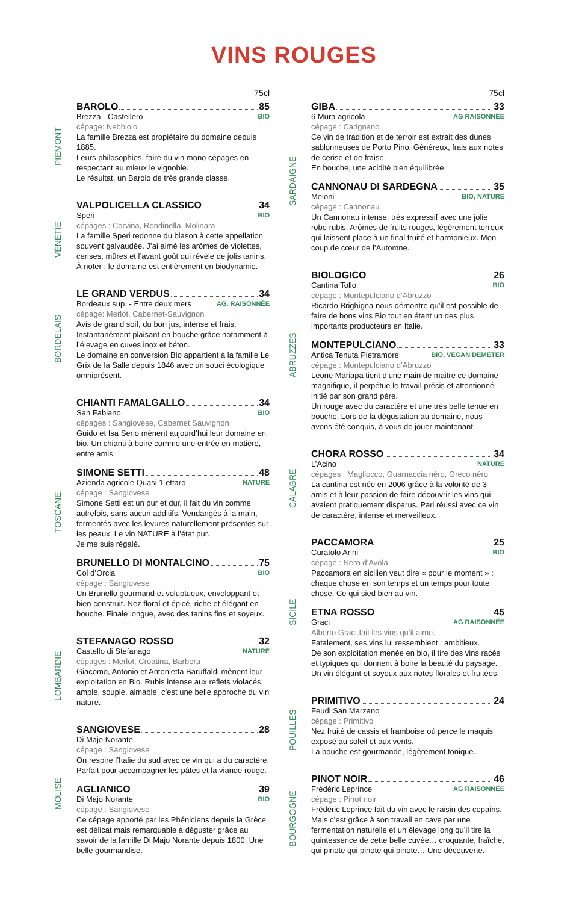VINS ROUGES
75cl
PIÉMONT
BAROLO 85
Brezza - Castellero BIO
cépage: Nebbiolo
La famille Brezza est propiétaire du domaine depuis 1885.
Leurs philosophies, faire du vin mono cépages en respectant au mieux le vignoble.
Le résultat, un Barolo de très grande classe.
VÉNÉTIE
VALPOLICELLA CLASSICO 34
Speri BIO
cépages : Corvina, Rondinella, Molinara
La famille Speri redonne du blason à cette appellation souvent galvaudée. J’ai aimé les arômes de violettes, cerises, mûres et l’avant goût qui révèle de jolis tanins. À noter : le domaine est entièrement en biodynamie.
BORDELAIS
LE GRAND VERDUS 34
Bordeaux sup. - Entre deux mers AG. RAISONNÉE
cépage: Merlot, Cabernet-Sauvignon
Avis de grand soif, du bon jus, intense et frais. Instantanément plaisant en bouche grâce notamment à l’élevage en cuves inox et béton.
Le domaine en conversion Bio appartient à la famille Le Grix de la Salle depuis 1846 avec un souci écologique omniprésent.
TOSCANE
CHIANTI FAMALGALLO 34
San Fabiano BIO
cépages : Sangiovese, Cabernet Sauvignon
Guido et Isa Serio mènent aujourd’hui leur domaine en bio. Un chianti à boire comme une entrée en matière, entre amis.
SIMONE SETTI 48
Azienda agricole Quasi 1 ettaro NATURE
cépage : Sangiovese
Simone Setti est un pur et dur, il fait du vin comme autrefois, sans aucun additifs. Vendangés à la main, fermentés avec les levures naturellement présentes sur les peaux. Le vin NATURE à l’état pur.
Je me suis régalé.
BRUNELLO DI MONTALCINO 75
Col d’Orcia BIO
cépage : Sangiovese
Un Brunello gourmand et voluptueux, enveloppant et bien construit. Nez floral et épicé, riche et élégant en bouche. Finale longue, avec des tanins fins et soyeux.
LOMBARDIE
STEFANAGO ROSSO 32
Castello di Stefanago NATURE
cépages : Merlot, Croatina, Barbera
Giacomo, Antonio et Antonietta Baruffaldi mènent leur exploitation en Bio. Rubis intense aux reflets violacés, ample, souple, aimable, c’est une belle approche du vin nature.
MOLISE
SANGIOVESE 28
Di Majo Norante
cépage : Sangiovese
On respire l’Italie du sud avec ce vin qui a du caractère. Parfait pour accompagner les pâtes et la viande rouge.
AGLIANICO 39
Di Majo Norante BIO
cépage : Sangiovese
Ce cépage apporté par les Phéniciens depuis la Grèce est délicat mais remarquable à déguster grâce au savoir de la famille Di Majo Norante depuis 1800. Une belle gourmandise.
75cl
SARDAIGNE
GIBA 33
6 Mura agricola AG RAISONNÉE
cépage : Carignano
Ce vin de tradition et de terroir est extrait des dunes sablonneuses de Porto Pino. Généreux, frais aux notes de cerise et de fraise.
En bouche, une acidité bien équilibrée.
CANNONAU DI SARDEGNA 35
Meloni BIO, NATURE
cépage : Cannonau
Un Cannonau intense, trés expressif avec une jolie robe rubis. Arômes de fruits rouges, légèrement terreux qui laissent place à un final fruité et harmonieux. Mon coup de cœur de l’Automne.
ABRUZZES
BIOLOGICO 26
Cantina Tollo BIO
cépage : Montepulciano d’Abruzzo
Ricardo Brighigna nous démontre qu’il est possible de faire de bons vins Bio tout en étant un des plus importants producteurs en Italie.
MONTEPULCIANO 33
Antica Tenuta Pietramore BIO, VEGAN DEMETER
cépage : Montepulciano d’Abruzzo
Leone Mariapa tient d’une main de maitre ce domaine magnifique, il perpétue le travail précis et attentionné initié par son grand père.
Un rouge avec du caractère et une très belle tenue en bouche. Lors de la dégustation au domaine, nous avons été conquis, à vous de jouer maintenant.
CALABRE
CHORA ROSSO 34
L’Acino NATURE
cépages : Magliocco, Guarnaccia néro, Greco néro
La cantina est née en 2006 grâce à la volonté de 3 amis et à leur passion de faire découvrir les vins qui avaient pratiquement disparus. Pari réussi avec ce vin de caractère, intense et merveilleux.
SICILE
PACCAMORA 25
Curatolo Arini BIO
cépage : Nero d’Avola
Paccamora en sicilien veut dire « pour le moment » : chaque chose en son temps et un temps pour toute chose. Ce qui sied bien au vin.
ETNA ROSSO 45
Graci AG RAISONNÉE
Alberto Graci fait les vins qu’il aime.
Fatalement, ses vins lui ressemblent : ambitieux.
De son exploitation menée en bio, il tire des vins racés et typiques qui donnent à boire la beauté du paysage.
Un vin élégant et soyeux aux notes florales et fruitées.
POUILLES
PRIMITIVO 24
Feudi San Marzano
cépage : Primitivo
Nez fruité de cassis et framboise où perce le maquis exposé au soleil et aux vents.
La bouche est gourmande, légèrement tonique.
BOURGOGNE
PINOT NOIR 46
Frédéric Leprince AG RAISONNÉE
cépage : Pinot noir
Frédéric Leprince fait du vin avec le raisin des copains. Mais c’est grâce à son travail en cave par une fermentation naturelle et un élevage long qu’il tire la quintessence de cette belle cuvée… croquante, fraîche, qui pinote qui pinote qui pinote… Une découverte.